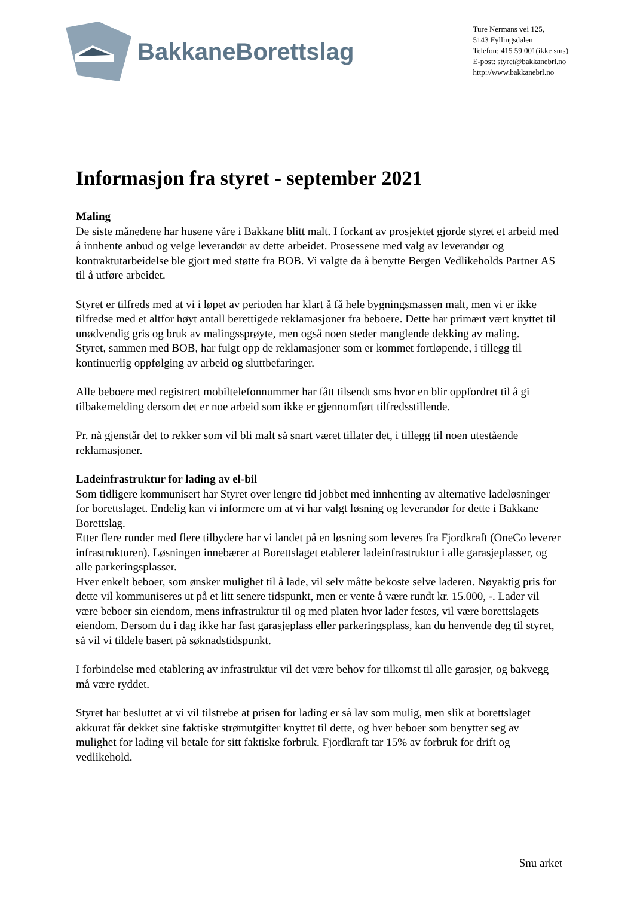BakkaneBorettslag
Ture Nermans vei 125,
5143 Fyllingsdalen
Telefon: 415 59 001(ikke sms)
E-post: styret@bakkanebrl.no
http://www.bakkanebrl.no
Informasjon fra styret - september 2021
Maling
De siste månedene har husene våre i Bakkane blitt malt. I forkant av prosjektet gjorde styret et arbeid med å innhente anbud og velge leverandør av dette arbeidet. Prosessene med valg av leverandør og kontraktutarbeidelse ble gjort med støtte fra BOB. Vi valgte da å benytte Bergen Vedlikeholds Partner AS til å utføre arbeidet.
Styret er tilfreds med at vi i løpet av perioden har klart å få hele bygningsmassen malt, men vi er ikke tilfredse med et altfor høyt antall berettigede reklamasjoner fra beboere. Dette har primært vært knyttet til unødvendig gris og bruk av malingssprøyte, men også noen steder manglende dekking av maling.
Styret, sammen med BOB, har fulgt opp de reklamasjoner som er kommet fortløpende, i tillegg til kontinuerlig oppfølging av arbeid og sluttbefaringer.
Alle beboere med registrert mobiltelefonnummer har fått tilsendt sms hvor en blir oppfordret til å gi tilbakemelding dersom det er noe arbeid som ikke er gjennomført tilfredsstillende.
Pr. nå gjenstår det to rekker som vil bli malt så snart været tillater det, i tillegg til noen utestående reklamasjoner.
Ladeinfrastruktur for lading av el-bil
Som tidligere kommunisert har Styret over lengre tid jobbet med innhenting av alternative ladeløsninger for borettslaget. Endelig kan vi informere om at vi har valgt løsning og leverandør for dette i Bakkane Borettslag.
Etter flere runder med flere tilbydere har vi landet på en løsning som leveres fra Fjordkraft (OneCo leverer infrastrukturen). Løsningen innebærer at Borettslaget etablerer ladeinfrastruktur i alle garasjeplasser, og alle parkeringsplasser.
Hver enkelt beboer, som ønsker mulighet til å lade, vil selv måtte bekoste selve laderen. Nøyaktig pris for dette vil kommuniseres ut på et litt senere tidspunkt, men er vente å være rundt kr. 15.000, -. Lader vil være beboer sin eiendom, mens infrastruktur til og med platen hvor lader festes, vil være borettslagets eiendom. Dersom du i dag ikke har fast garasjeplass eller parkeringsplass, kan du henvende deg til styret, så vil vi tildele basert på søknadstidspunkt.
I forbindelse med etablering av infrastruktur vil det være behov for tilkomst til alle garasjer, og bakvegg må være ryddet.
Styret har besluttet at vi vil tilstrebe at prisen for lading er så lav som mulig, men slik at borettslaget akkurat får dekket sine faktiske strømutgifter knyttet til dette, og hver beboer som benytter seg av mulighet for lading vil betale for sitt faktiske forbruk. Fjordkraft tar 15% av forbruk for drift og vedlikehold.
Snu arket